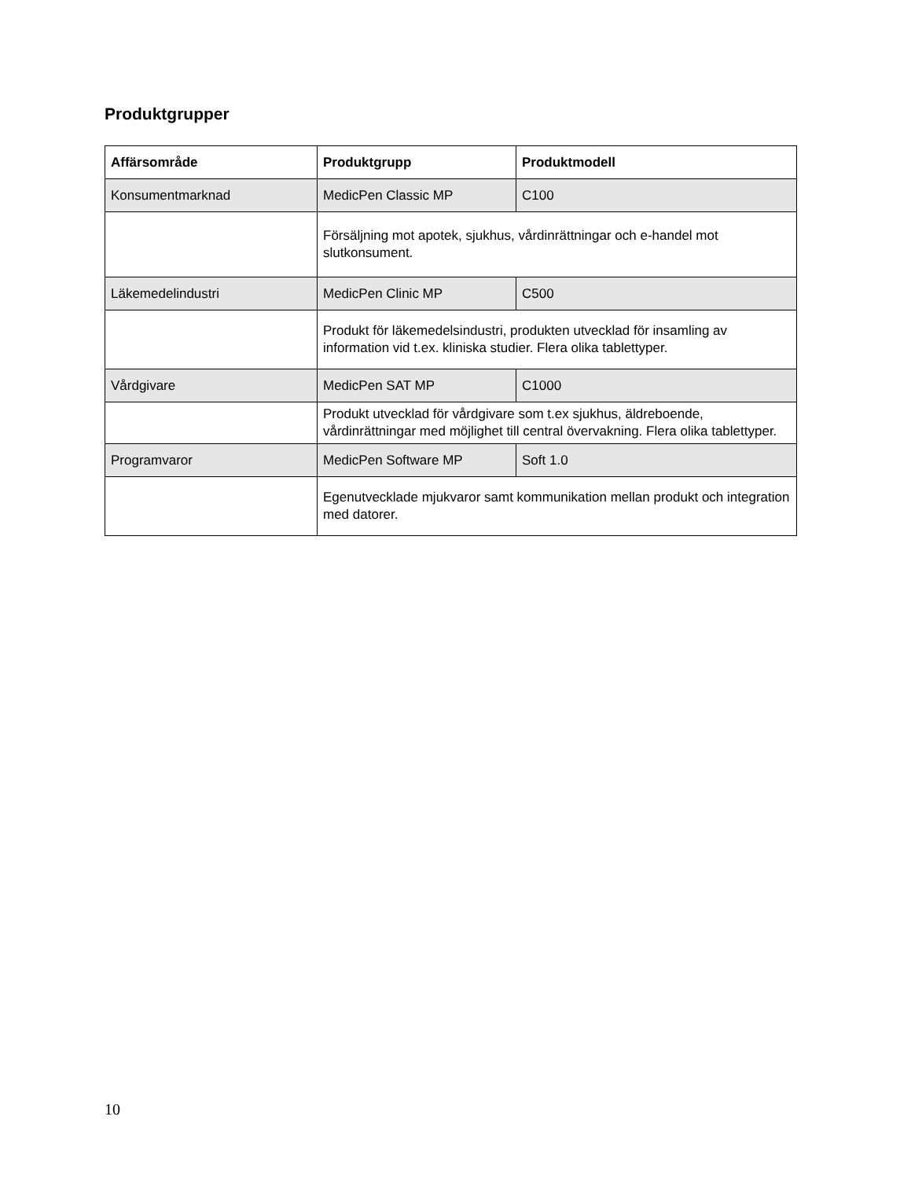Produktgrupper
| Affärsområde | Produktgrupp | Produktmodell |
| --- | --- | --- |
| Konsumentmarknad | MedicPen Classic MP | C100 |
| | Försäljning mot apotek, sjukhus, vårdinrättningar och e-handel mot slutkonsument. | |
| Läkemedelindustri | MedicPen Clinic MP | C500 |
| | Produkt för läkemedelsindustri, produkten utvecklad för insamling av information vid t.ex. kliniska studier. Flera olika tablettyper. | |
| Vårdgivare | MedicPen SAT MP | C1000 |
| | Produkt utvecklad för vårdgivare som t.ex sjukhus, äldreboende, vårdinrättningar med möjlighet till central övervakning. Flera olika tablettyper. | |
| Programvaror | MedicPen Software MP | Soft 1.0 |
| | Egenutvecklade mjukvaror samt kommunikation mellan produkt och integration med datorer. | |
10